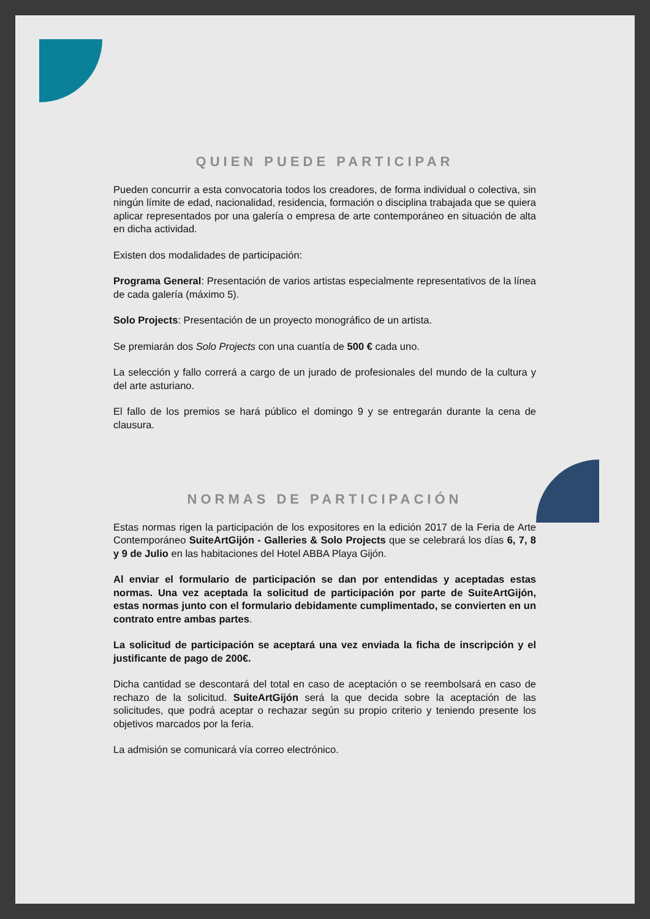QUIEN PUEDE PARTICIPAR
Pueden concurrir a esta convocatoria todos los creadores, de forma individual o colectiva, sin ningún límite de edad, nacionalidad, residencia, formación o disciplina trabajada que se quiera aplicar representados por una galería o empresa de arte contemporáneo en situación de alta en dicha actividad.
Existen dos modalidades de participación:
Programa General: Presentación de varios artistas especialmente representativos de la línea de cada galería (máximo 5).
Solo Projects: Presentación de un proyecto monográfico de un artista.
Se premiarán dos Solo Projects con una cuantía de 500 € cada uno.
La selección y fallo correrá a cargo de un jurado de profesionales del mundo de la cultura y del arte asturiano.
El fallo de los premios se hará público el domingo 9 y se entregarán durante la cena de clausura.
NORMAS DE PARTICIPACIÓN
Estas normas rigen la participación de los expositores en la edición 2017 de la Feria de Arte Contemporáneo SuiteArtGijón - Galleries & Solo Projects que se celebrará los días 6, 7, 8 y 9 de Julio en las habitaciones del Hotel ABBA Playa Gijón.
Al enviar el formulario de participación se dan por entendidas y aceptadas estas normas. Una vez aceptada la solicitud de participación por parte de SuiteArtGijón, estas normas junto con el formulario debidamente cumplimentado, se convierten en un contrato entre ambas partes.
La solicitud de participación se aceptará una vez enviada la ficha de inscripción y el justificante de pago de 200€.
Dicha cantidad se descontará del total en caso de aceptación o se reembolsará en caso de rechazo de la solicitud. SuiteArtGijón será la que decida sobre la aceptación de las solicitudes, que podrá aceptar o rechazar según su propio criterio y teniendo presente los objetivos marcados por la feria.
La admisión se comunicará vía correo electrónico.